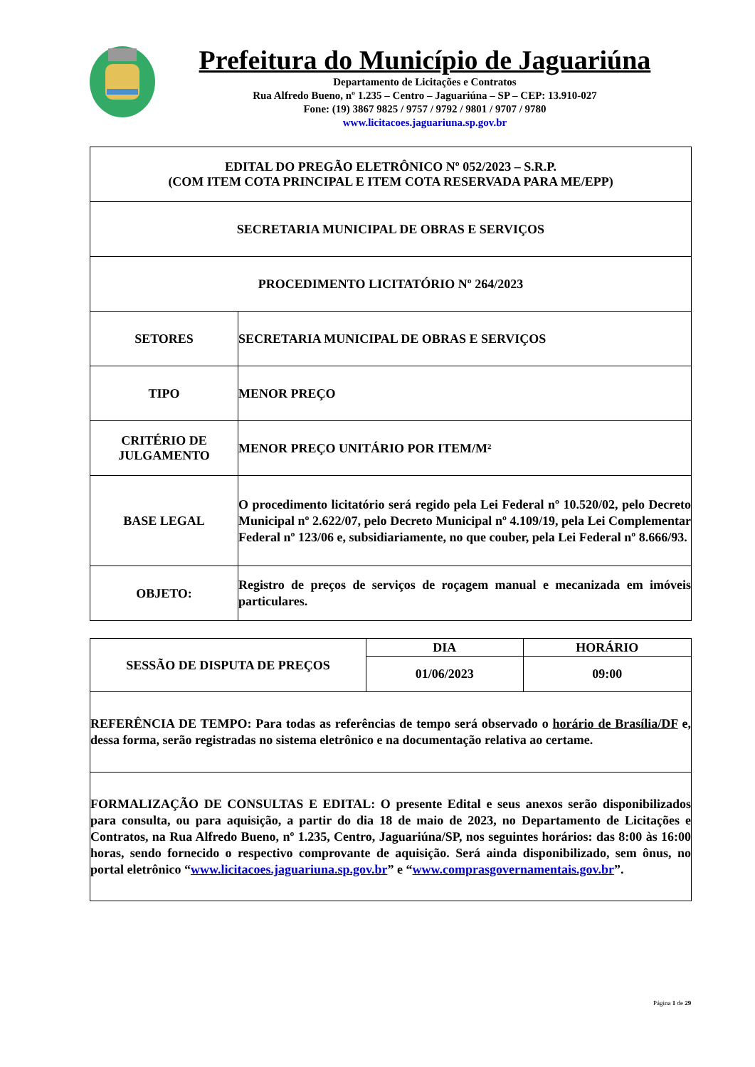Prefeitura do Município de Jaguariúna
Departamento de Licitações e Contratos
Rua Alfredo Bueno, nº 1.235 – Centro – Jaguariúna – SP – CEP: 13.910-027
Fone: (19) 3867 9825 / 9757 / 9792 / 9801 / 9707 / 9780
www.licitacoes.jaguariuna.sp.gov.br
| EDITAL DO PREGÃO ELETRÔNICO Nº 052/2023 – S.R.P. (COM ITEM COTA PRINCIPAL E ITEM COTA RESERVADA PARA ME/EPP) | |
| SECRETARIA MUNICIPAL DE OBRAS E SERVIÇOS | |
| PROCEDIMENTO LICITATÓRIO Nº 264/2023 | |
| SETORES | SECRETARIA MUNICIPAL DE OBRAS E SERVIÇOS |
| TIPO | MENOR PREÇO |
| CRITÉRIO DE JULGAMENTO | MENOR PREÇO UNITÁRIO POR ITEM/M² |
| BASE LEGAL | O procedimento licitatório será regido pela Lei Federal nº 10.520/02, pelo Decreto Municipal nº 2.622/07, pelo Decreto Municipal nº 4.109/19, pela Lei Complementar Federal nº 123/06 e, subsidiariamente, no que couber, pela Lei Federal nº 8.666/93. |
| OBJETO: | Registro de preços de serviços de roçagem manual e mecanizada em imóveis particulares. |
| SESSÃO DE DISPUTA DE PREÇOS | DIA | HORÁRIO |
| | 01/06/2023 | 09:00 |
| REFERÊNCIA DE TEMPO: Para todas as referências de tempo será observado o horário de Brasília/DF e, dessa forma, serão registradas no sistema eletrônico e na documentação relativa ao certame. | | |
| FORMALIZAÇÃO DE CONSULTAS E EDITAL: O presente Edital e seus anexos serão disponibilizados para consulta, ou para aquisição, a partir do dia 18 de maio de 2023, no Departamento de Licitações e Contratos, na Rua Alfredo Bueno, nº 1.235, Centro, Jaguariúna/SP, nos seguintes horários: das 8:00 às 16:00 horas, sendo fornecido o respectivo comprovante de aquisição. Será ainda disponibilizado, sem ônus, no portal eletrônico “ www.licitacoes.jaguariuna.sp.gov.br ” e “ www.comprasgovernamentais.gov.br ”. | | |
Página 1 de 29